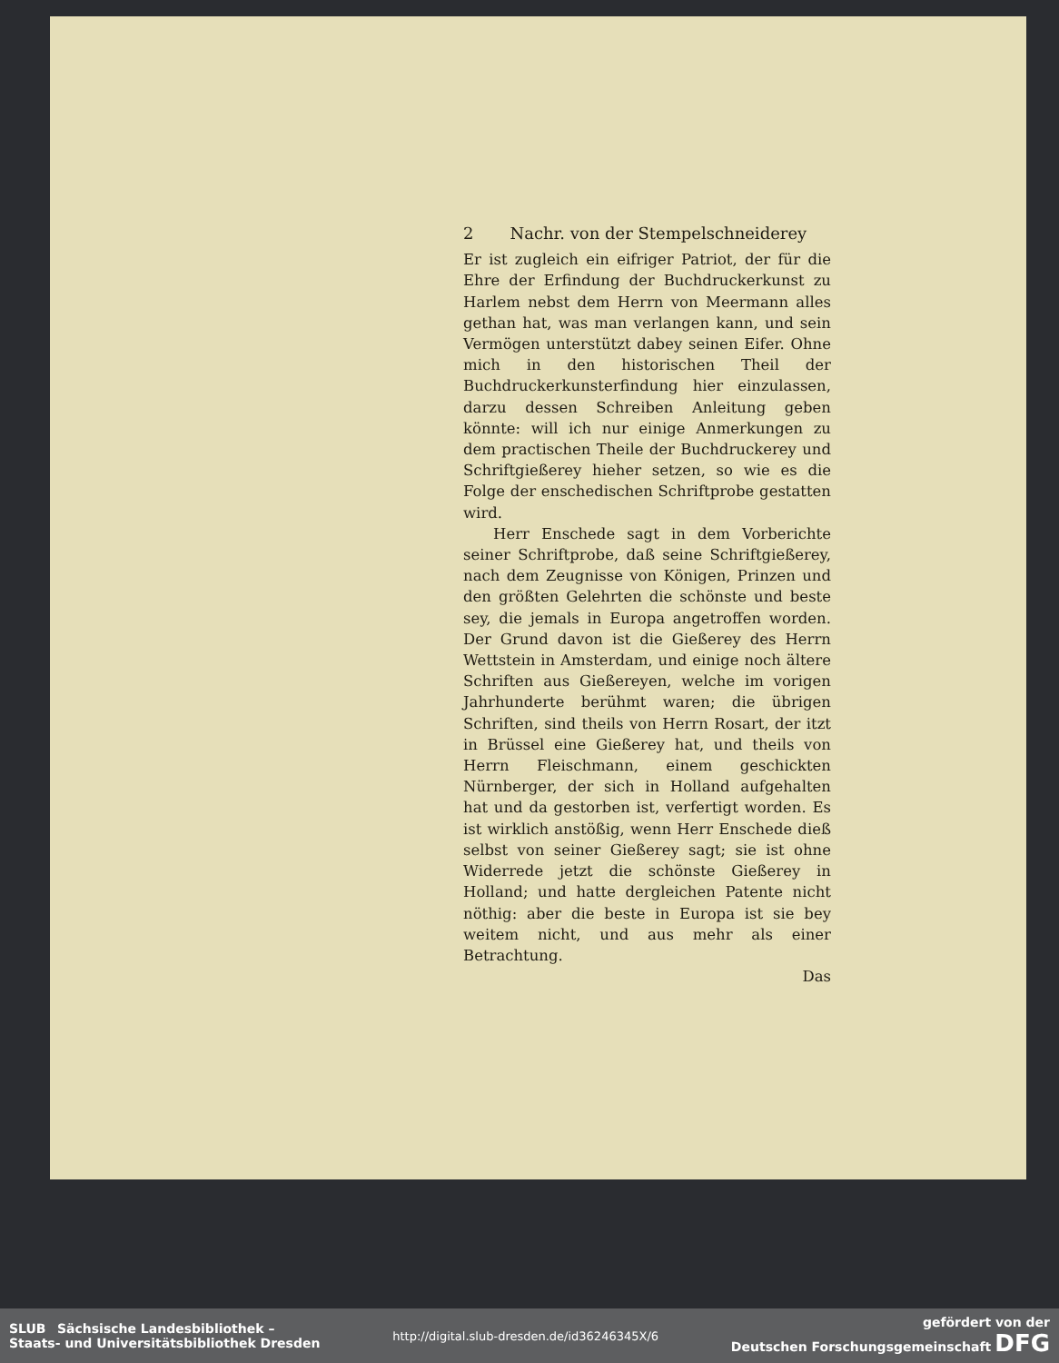2 Nachr. von der Stempelschneiderey
Er ist zugleich ein eifriger Patriot, der für die Ehre der Erfindung der Buchdruckerkunst zu Harlem nebst dem Herrn von Meermann alles gethan hat, was man verlangen kann, und sein Vermögen unterstützt dabey seinen Eifer. Ohne mich in den historischen Theil der Buchdruckerkunsterfindung hier einzulassen, darzu dessen Schreiben Anleitung geben könnte: will ich nur einige Anmerkungen zu dem practischen Theile der Buchdruckerey und Schriftgießerey hieher setzen, so wie es die Folge der enschedischen Schriftprobe gestatten wird.
Herr Enschede sagt in dem Vorberichte seiner Schriftprobe, daß seine Schriftgießerey, nach dem Zeugnisse von Königen, Prinzen und den größten Gelehrten die schönste und beste sey, die jemals in Europa angetroffen worden. Der Grund davon ist die Gießerey des Herrn Wettstein in Amsterdam, und einige noch ältere Schriften aus Gießereyen, welche im vorigen Jahrhunderte berühmt waren; die übrigen Schriften, sind theils von Herrn Rosart, der itzt in Brüssel eine Gießerey hat, und theils von Herrn Fleischmann, einem geschickten Nürnberger, der sich in Holland aufgehalten hat und da gestorben ist, verfertigt worden. Es ist wirklich anstößig, wenn Herr Enschede dieß selbst von seiner Gießerey sagt; sie ist ohne Widerrede jetzt die schönste Gießerey in Holland; und hatte dergleichen Patente nicht nöthig: aber die beste in Europa ist sie bey weitem nicht, und aus mehr als einer Betrachtung.
Das
SLUB Sächsische Landesbibliothek –
Staats- und Universitätsbibliothek Dresden
http://digital.slub-dresden.de/id36246345X/6
gefördert von der
Deutschen Forschungsgemeinschaft DFG